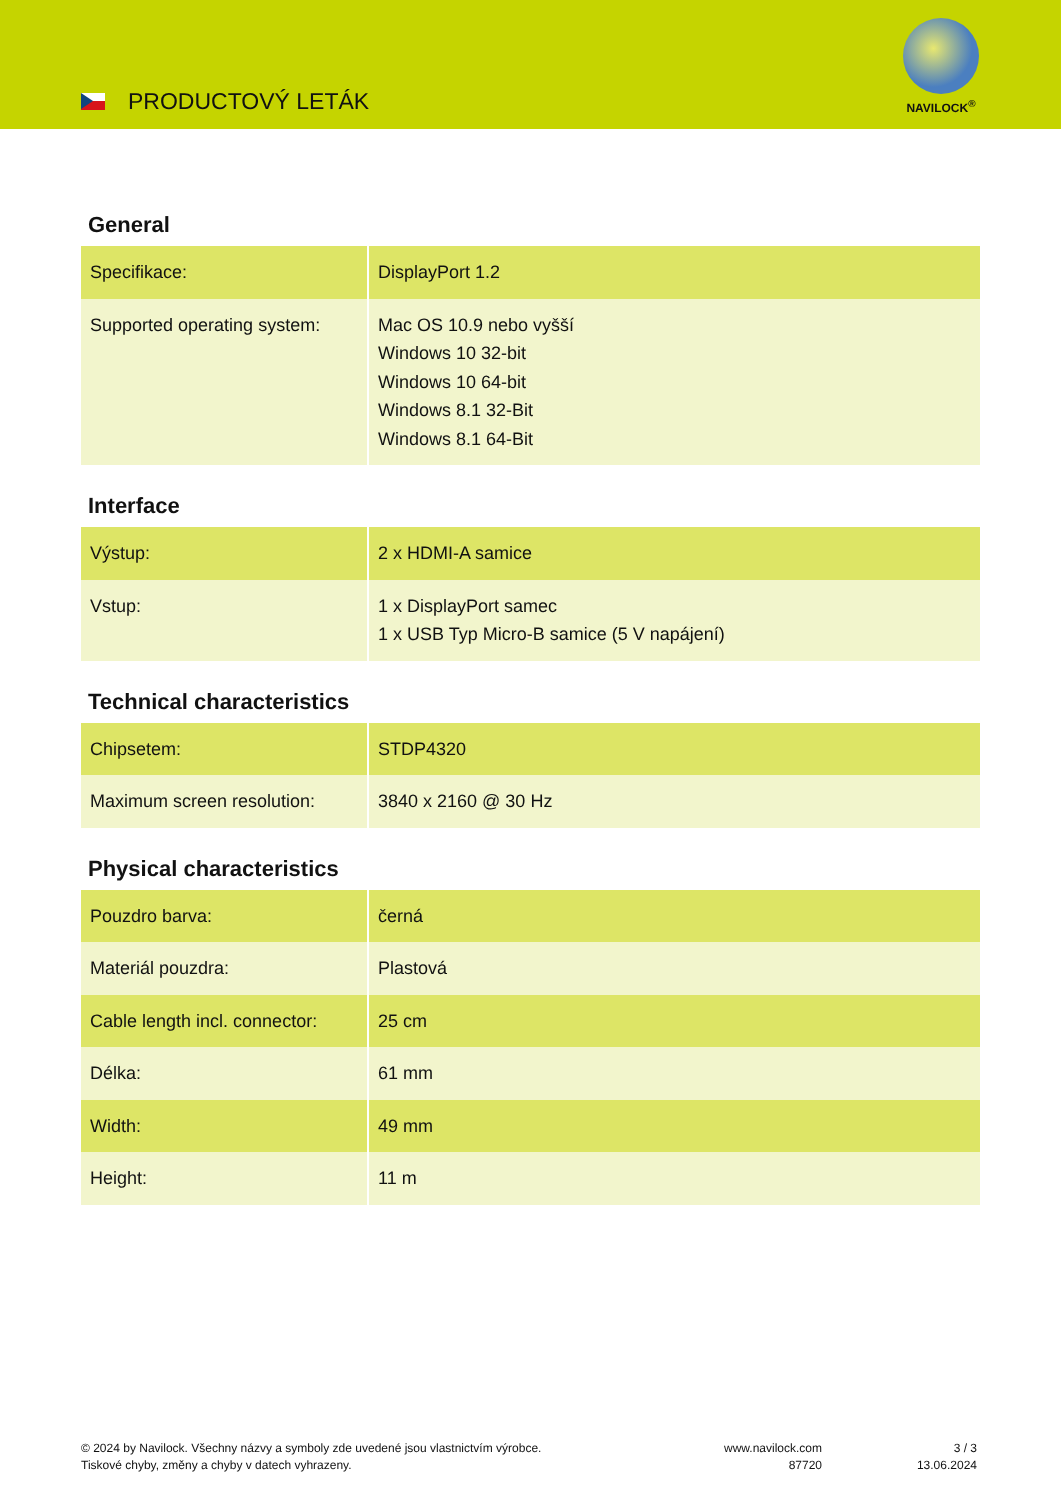PRODUCTOVÝ LETÁK
NAVILOCK<sup>®</sup>
General
| Specifikace: | DisplayPort 1.2 |
| Supported operating system: | Mac OS 10.9 nebo vyšší Windows 10 32-bit Windows 10 64-bit Windows 8.1 32-Bit Windows 8.1 64-Bit |
Interface
| Výstup: | 2 x HDMI-A samice |
| Vstup: | 1 x DisplayPort samec 1 x USB Typ Micro-B samice (5 V napájení) |
Technical characteristics
| Chipsetem: | STDP4320 |
| Maximum screen resolution: | 3840 x 2160 @ 30 Hz |
Physical characteristics
| Pouzdro barva: | černá |
| Materiál pouzdra: | Plastová |
| Cable length incl. connector: | 25 cm |
| Délka: | 61 mm |
| Width: | 49 mm |
| Height: | 11 m |
© 2024 by Navilock. Všechny názvy a symboly zde uvedené jsou vlastnictvím výrobce.
Tiskové chyby, změny a chyby v datech vyhrazeny.
www.navilock.com
87720
3 / 3
13.06.2024